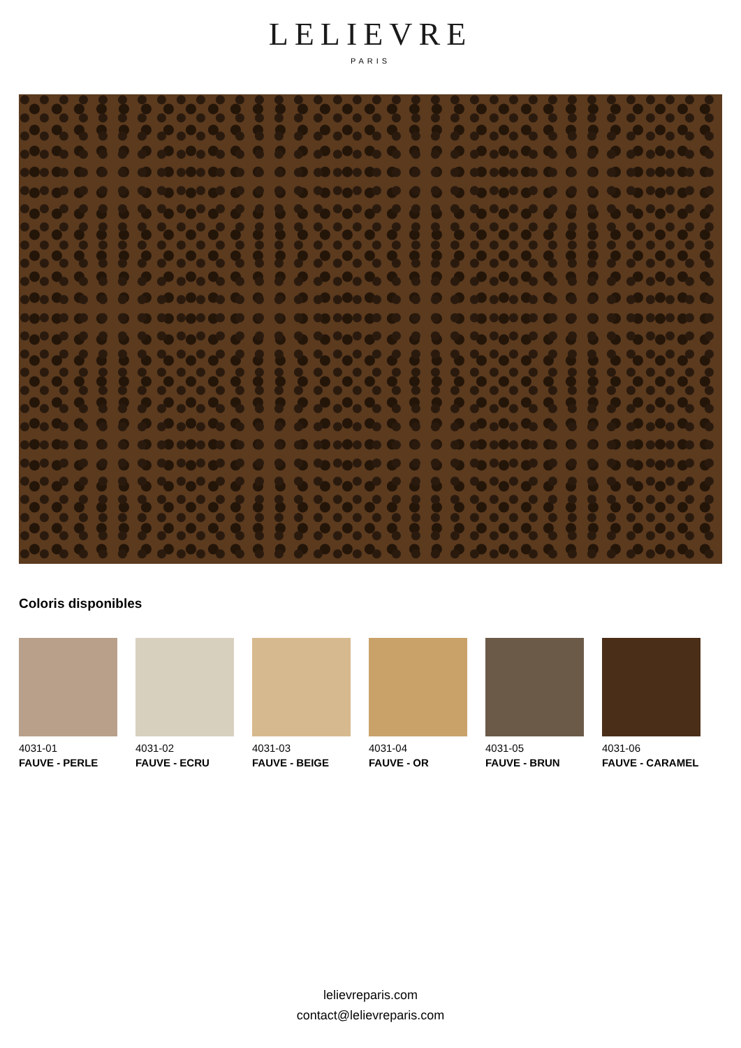LELIEVRE
PARIS
Coloris disponibles
4031-01
FAUVE - PERLE
4031-02
FAUVE - ECRU
4031-03
FAUVE - BEIGE
4031-04
FAUVE - OR
4031-05
FAUVE - BRUN
4031-06
FAUVE - CARAMEL
lelievreparis.com
contact@lelievreparis.com